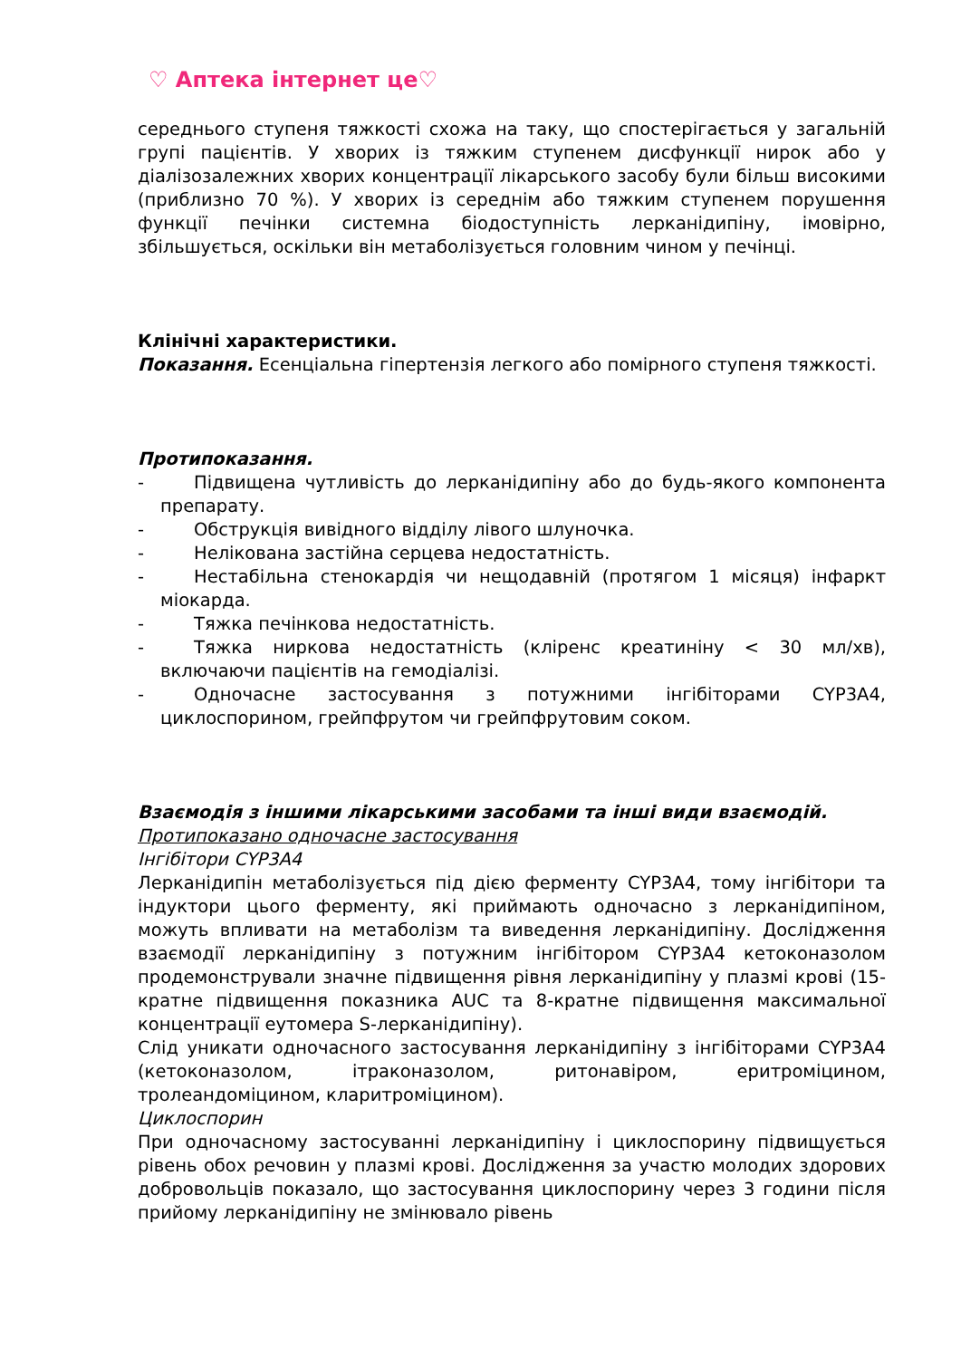♡ Аптека інтернет це♡
середнього ступеня тяжкості схожа на таку, що спостерігається у загальній групі пацієнтів. У хворих із тяжким ступенем дисфункції нирок або у діалізозалежних хворих концентрації лікарського засобу були більш високими (приблизно 70 %). У хворих із середнім або тяжким ступенем порушення функції печінки системна біодоступність лерканідипіну, імовірно, збільшується, оскільки він метаболізується головним чином у печінці.
Клінічні характеристики.
Показання. Есенціальна гіпертензія легкого або помірного ступеня тяжкості.
Протипоказання.
- Підвищена чутливість до лерканідипіну або до будь-якого компонента препарату.
- Обструкція вивідного відділу лівого шлуночка.
- Нелікована застійна серцева недостатність.
- Нестабільна стенокардія чи нещодавній (протягом 1 місяця) інфаркт міокарда.
- Тяжка печінкова недостатність.
- Тяжка ниркова недостатність (кліренс креатиніну < 30 мл/хв), включаючи пацієнтів на гемодіалізі.
- Одночасне застосування з потужними інгібіторами CYP3A4, циклоспорином, грейпфрутом чи грейпфрутовим соком.
Взаємодія з іншими лікарськими засобами та інші види взаємодій.
Протипоказано одночасне застосування
Інгібітори CYP3A4
Лерканідипін метаболізується під дією ферменту CYP3A4, тому інгібітори та індуктори цього ферменту, які приймають одночасно з лерканідипіном, можуть впливати на метаболізм та виведення лерканідипіну. Дослідження взаємодії лерканідипіну з потужним інгібітором CYP3A4 кетоконазолом продемонстрували значне підвищення рівня лерканідипіну у плазмі крові (15-кратне підвищення показника AUC та 8-кратне підвищення максимальної концентрації еутомера S-лерканідипіну).
Слід уникати одночасного застосування лерканідипіну з інгібіторами CYP3A4 (кетоконазолом, ітраконазолом, ритонавіром, еритроміцином, тролеандоміцином, кларитроміцином).
Циклоспорин
При одночасному застосуванні лерканідипіну і циклоспорину підвищується рівень обох речовин у плазмі крові. Дослідження за участю молодих здорових добровольців показало, що застосування циклоспорину через 3 години після прийому лерканідипіну не змінювало рівень